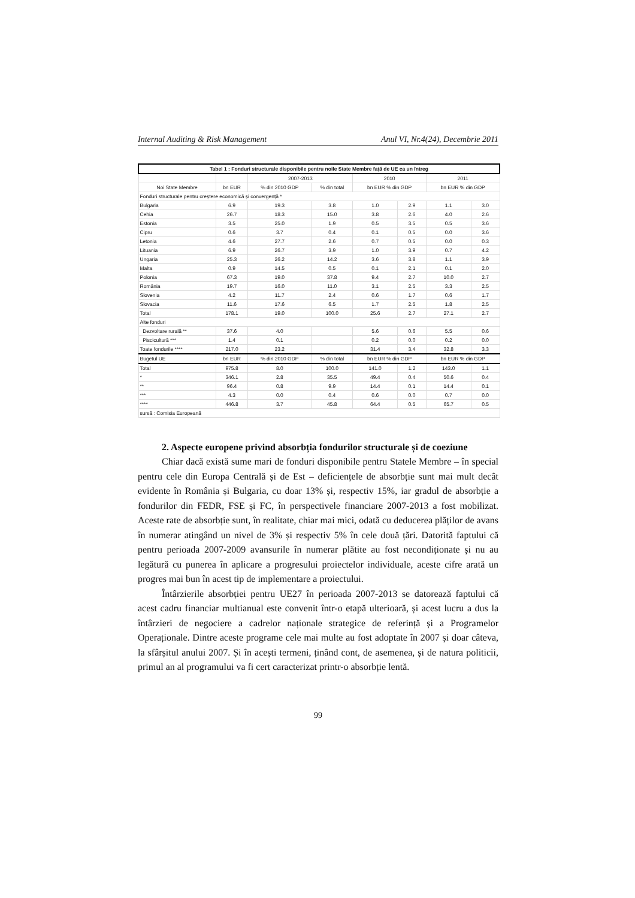Internal Auditing & Risk Management Anul VI, Nr.4(24), Decembrie 2011
| Tabel 1 : Fonduri structurale disponibile pentru noile State Membre față de UE ca un întreg | | | | | | | |
| --- | --- | --- | --- | --- | --- | --- | --- |
| | | 2007-2013 | | 2010 | | 2011 | |
| Noi State Membre | bn EUR | % din 2010 GDP | % din total | bn EUR % din GDP | | bn EUR % din GDP | |
| Fonduri structurale pentru creștere economică și convergență * | | | | | | | |
| Bulgaria | 6.9 | 19.3 | 3.8 | 1.0 | 2.9 | 1.1 | 3.0 |
| Cehia | 26.7 | 18.3 | 15.0 | 3.8 | 2.6 | 4.0 | 2.6 |
| Estonia | 3.5 | 25.0 | 1.9 | 0.5 | 3.5 | 0.5 | 3.6 |
| Cipru | 0.6 | 3.7 | 0.4 | 0.1 | 0.5 | 0.0 | 3.6 |
| Letonia | 4.6 | 27.7 | 2.6 | 0.7 | 0.5 | 0.0 | 0.3 |
| Lituania | 6.9 | 26.7 | 3.9 | 1.0 | 3.9 | 0.7 | 4.2 |
| Ungaria | 25.3 | 26.2 | 14.2 | 3.6 | 3.8 | 1.1 | 3.9 |
| Malta | 0.9 | 14.5 | 0.5 | 0.1 | 2.1 | 0.1 | 2.0 |
| Polonia | 67.3 | 19.0 | 37.8 | 9.4 | 2.7 | 10.0 | 2.7 |
| România | 19.7 | 16.0 | 11.0 | 3.1 | 2.5 | 3.3 | 2.5 |
| Slovenia | 4.2 | 11.7 | 2.4 | 0.6 | 1.7 | 0.6 | 1.7 |
| Slovacia | 11.6 | 17.6 | 6.5 | 1.7 | 2.5 | 1.8 | 2.5 |
| Total | 178.1 | 19.0 | 100.0 | 25.6 | 2.7 | 27.1 | 2.7 |
| Alte fonduri | | | | | | | |
| Dezvoltare rurală ** | 37.6 | 4.0 | | 5.6 | 0.6 | 5.5 | 0.6 |
| Piscicultură *** | 1.4 | 0.1 | | 0.2 | 0.0 | 0.2 | 0.0 |
| Toate fondurile **** | 217.0 | 23.2 | | 31.4 | 3.4 | 32.8 | 3.3 |
| Bugetul UE | bn EUR | % din 2010 GDP | % din total | bn EUR % din GDP | | bn EUR % din GDP | |
| Total | 975.8 | 8.0 | 100.0 | 141.0 | 1.2 | 143.0 | 1.1 |
| * | 346.1 | 2.8 | 35.5 | 49.4 | 0.4 | 50.6 | 0.4 |
| ** | 96.4 | 0.8 | 9.9 | 14.4 | 0.1 | 14.4 | 0.1 |
| *** | 4.3 | 0.0 | 0.4 | 0.6 | 0.0 | 0.7 | 0.0 |
| **** | 446.8 | 3.7 | 45.8 | 64.4 | 0.5 | 65.7 | 0.5 |
| sursă : Comisia Europeană | | | | | | | |
2. Aspecte europene privind absorbția fondurilor structurale și de coeziune
Chiar dacă există sume mari de fonduri disponibile pentru Statele Membre – în special pentru cele din Europa Centrală și de Est – deficiențele de absorbție sunt mai mult decât evidente în România și Bulgaria, cu doar 13% și, respectiv 15%, iar gradul de absorbție a fondurilor din FEDR, FSE și FC, în perspectivele financiare 2007-2013 a fost mobilizat. Aceste rate de absorbție sunt, în realitate, chiar mai mici, odată cu deducerea plăților de avans în numerar atingând un nivel de 3% și respectiv 5% în cele două țări. Datorită faptului că pentru perioada 2007-2009 avansurile în numerar plătite au fost necondiționate și nu au legătură cu punerea în aplicare a progresului proiectelor individuale, aceste cifre arată un progres mai bun în acest tip de implementare a proiectului.
Întârzierile absorbției pentru UE27 în perioada 2007-2013 se datorează faptului că acest cadru financiar multianual este convenit într-o etapă ulterioară, și acest lucru a dus la întârzieri de negociere a cadrelor naționale strategice de referință și a Programelor Operaționale. Dintre aceste programe cele mai multe au fost adoptate în 2007 și doar câteva, la sfârșitul anului 2007. Și în acești termeni, ținând cont, de asemenea, și de natura politicii, primul an al programului va fi cert caracterizat printr-o absorbție lentă.
99